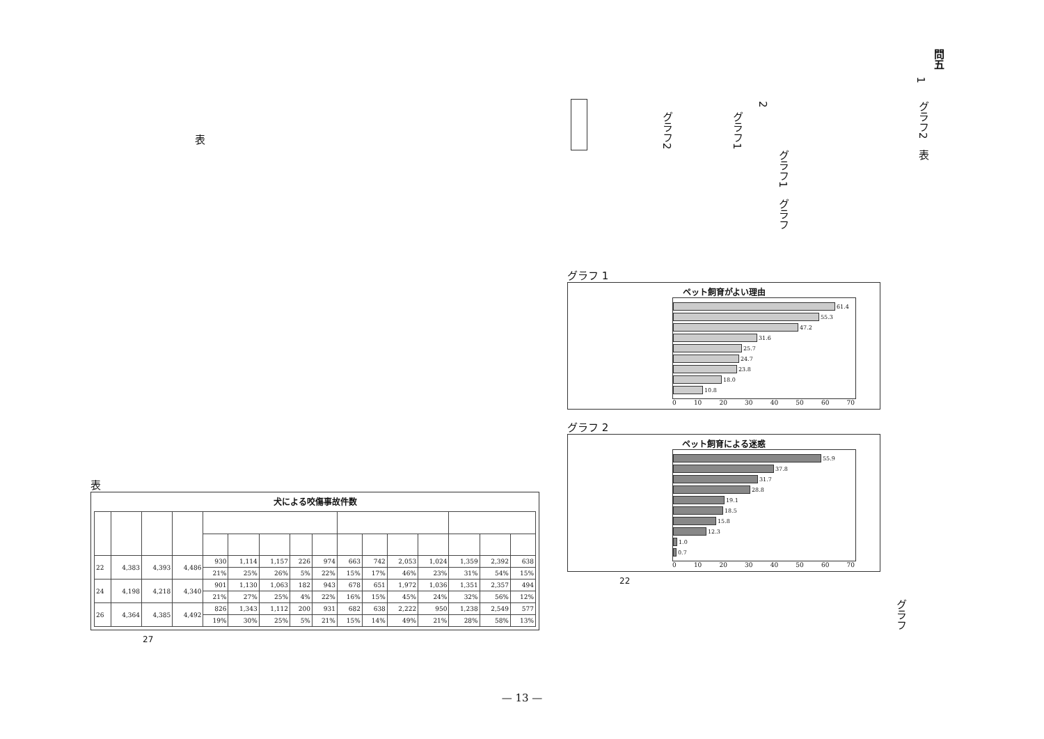問五
1
グラフ2　表
2
グラフ1
グラフ1　グラフ
グラフ2
表
グラフ
グラフ 1
ペット飼育がよい理由
61.4
55.3
47.2
31.6
25.7
24.7
23.8
18.0
10.8
0 10 20 30 40 50 60 70
グラフ 2
ペット飼育による迷惑
55.9
37.8
31.7
28.8
19.1
18.5
15.8
12.3
1.0
0.7
0 10 20 30 40 50 60 70
22
表
犬による咬傷事故件数
| 22 | 4,383 | 4,393 | 4,486 | 930 | 1,114 | 1,157 | 226 | 974 | 663 | 742 | 2,053 | 1,024 | 1,359 | 2,392 | 638 |
| | | | | 21% | 25% | 26% | 5% | 22% | 15% | 17% | 46% | 23% | 31% | 54% | 15% |
| 24 | 4,198 | 4,218 | 4,340 | 901 | 1,130 | 1,063 | 182 | 943 | 678 | 651 | 1,972 | 1,036 | 1,351 | 2,357 | 494 |
| | | | | 21% | 27% | 25% | 4% | 22% | 16% | 15% | 45% | 24% | 32% | 56% | 12% |
| 26 | 4,364 | 4,385 | 4,492 | 826 | 1,343 | 1,112 | 200 | 931 | 682 | 638 | 2,222 | 950 | 1,238 | 2,549 | 577 |
| | | | | 19% | 30% | 25% | 5% | 21% | 15% | 14% | 49% | 21% | 28% | 58% | 13% |
27
— 13 —